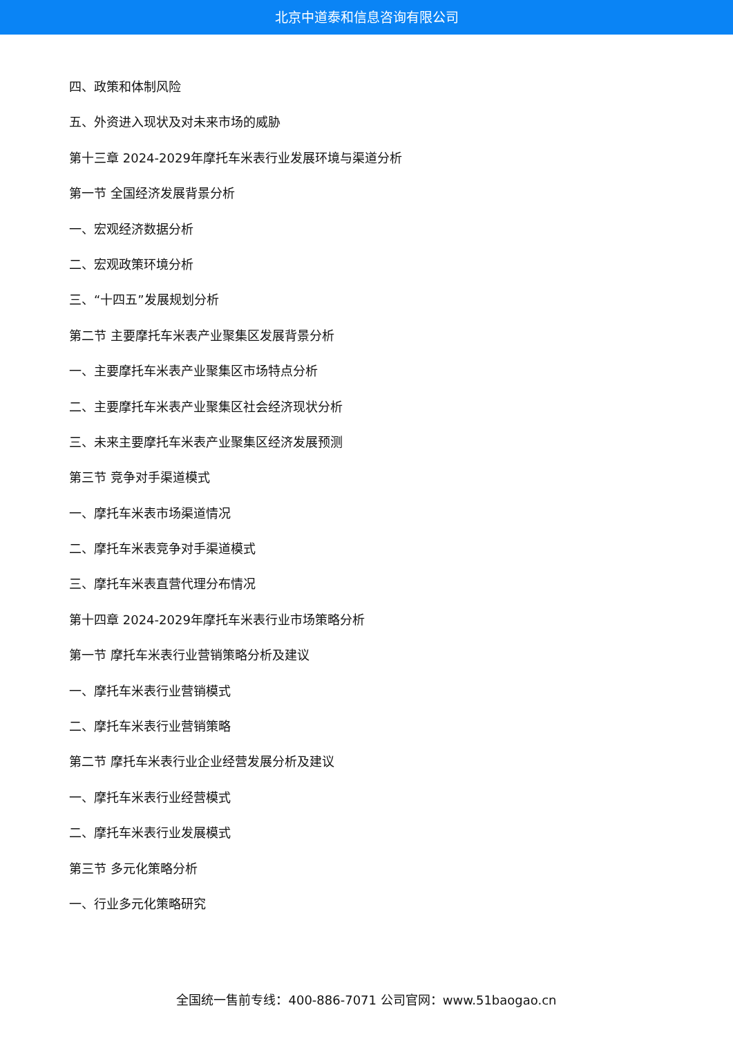北京中道泰和信息咨询有限公司
四、政策和体制风险
五、外资进入现状及对未来市场的威胁
第十三章 2024-2029年摩托车米表行业发展环境与渠道分析
第一节 全国经济发展背景分析
一、宏观经济数据分析
二、宏观政策环境分析
三、“十四五”发展规划分析
第二节 主要摩托车米表产业聚集区发展背景分析
一、主要摩托车米表产业聚集区市场特点分析
二、主要摩托车米表产业聚集区社会经济现状分析
三、未来主要摩托车米表产业聚集区经济发展预测
第三节 竞争对手渠道模式
一、摩托车米表市场渠道情况
二、摩托车米表竞争对手渠道模式
三、摩托车米表直营代理分布情况
第十四章 2024-2029年摩托车米表行业市场策略分析
第一节 摩托车米表行业营销策略分析及建议
一、摩托车米表行业营销模式
二、摩托车米表行业营销策略
第二节 摩托车米表行业企业经营发展分析及建议
一、摩托车米表行业经营模式
二、摩托车米表行业发展模式
第三节 多元化策略分析
一、行业多元化策略研究
全国统一售前专线：400-886-7071 公司官网：www.51baogao.cn